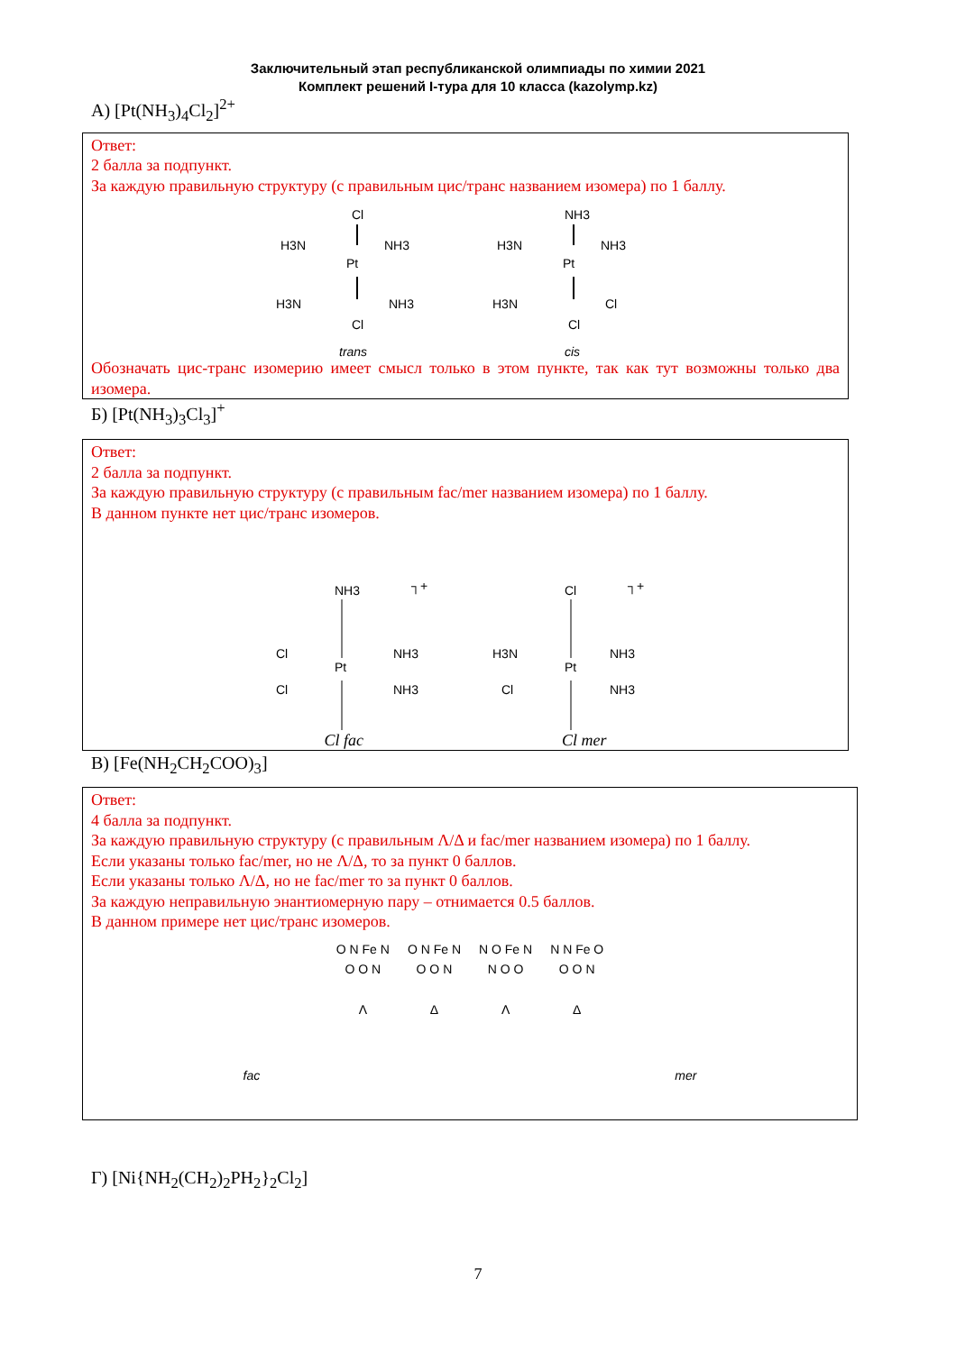Заключительный этап республиканской олимпиады по химии 2021
Комплект решений I-тура для 10 класса (kazolymp.kz)
А) [Pt(NH<sub>3</sub>)<sub>4</sub>Cl<sub>2</sub>]<sup>2+</sup>
Ответ:
2 балла за подпункт.
За каждую правильную структуру (с правильным цис/транс названием изомера) по 1 баллу.
Cl
Pt
H3N
NH3
H3N
NH3
Cl
trans
NH3
Pt
H3N
NH3
H3N
Cl
Cl
cis
Обозначать цис-транс изомерию имеет смысл только в этом пункте, так как тут возможны только два изомера.
Б) [Pt(NH<sub>3</sub>)<sub>3</sub>Cl<sub>3</sub>]<sup>+</sup>
Ответ:
2 балла за подпункт.
За каждую правильную структуру (с правильным fac/mer названием изомера) по 1 баллу.
В данном пункте нет цис/транс изомеров.
┐+
NH3
Pt
Cl
NH3
Cl
NH3
┐+
Cl
Pt
H3N
NH3
Cl
NH3
Cl fac Cl mer
В) [Fe(NH<sub>2</sub>CH<sub>2</sub>COO)<sub>3</sub>]
Ответ:
4 балла за подпункт.
За каждую правильную структуру (с правильным Λ/Δ и fac/mer названием изомера) по 1 баллу.
Если указаны только fac/mer, но не Λ/Δ, то за пункт 0 баллов.
Если указаны только Λ/Δ, но не fac/mer то за пункт 0 баллов.
За каждую неправильную энантиомерную пару – отнимается 0.5 баллов.
В данном примере нет цис/транс изомеров.
O N Fe N
O O N
Λ
O N Fe N
O O N
Δ
N O Fe N
N O O
Λ
N N Fe O
O O N
Δ
fac mer
Г) [Ni{NH<sub>2</sub>(CH<sub>2</sub>)<sub>2</sub>PH<sub>2</sub>}<sub>2</sub>Cl<sub>2</sub>]
7